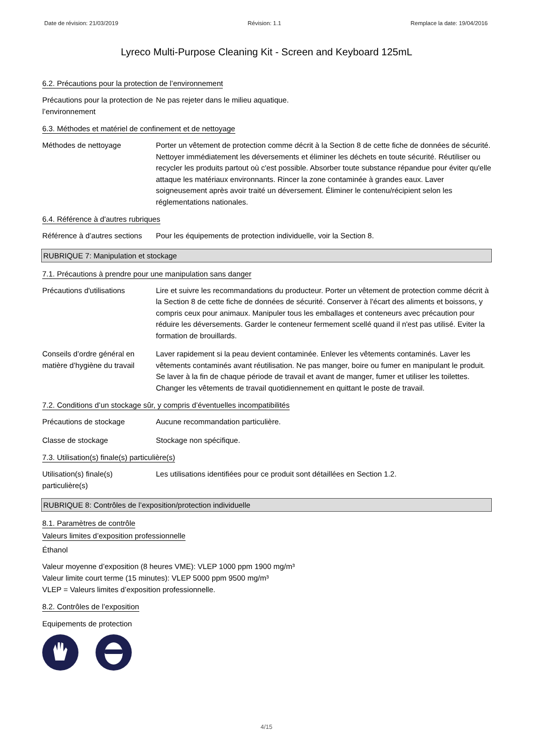Date de révision: 21/03/2019 Révision: 1.1 Remplace la date: 19/04/2016
Lyreco Multi-Purpose Cleaning Kit - Screen and Keyboard 125mL
6.2. Précautions pour la protection de l’environnement
Précautions pour la protection de l’environnement
Ne pas rejeter dans le milieu aquatique.
6.3. Méthodes et matériel de confinement et de nettoyage
Méthodes de nettoyage Porter un vêtement de protection comme décrit à la Section 8 de cette fiche de données de sécurité. Nettoyer immédiatement les déversements et éliminer les déchets en toute sécurité. Réutiliser ou recycler les produits partout où c'est possible. Absorber toute substance répandue pour éviter qu'elle attaque les matériaux environnants. Rincer la zone contaminée à grandes eaux. Laver soigneusement après avoir traité un déversement. Éliminer le contenu/récipient selon les réglementations nationales.
6.4. Référence à d'autres rubriques
Référence à d’autres sections
Pour les équipements de protection individuelle, voir la Section 8.
RUBRIQUE 7: Manipulation et stockage
7.1. Précautions à prendre pour une manipulation sans danger
Précautions d'utilisations
Lire et suivre les recommandations du producteur. Porter un vêtement de protection comme décrit à la Section 8 de cette fiche de données de sécurité. Conserver à l'écart des aliments et boissons, y compris ceux pour animaux. Manipuler tous les emballages et conteneurs avec précaution pour réduire les déversements. Garder le conteneur fermement scellé quand il n'est pas utilisé. Eviter la formation de brouillards.
Conseils d’ordre général en matière d’hygiène du travail
Laver rapidement si la peau devient contaminée. Enlever les vêtements contaminés. Laver les vêtements contaminés avant réutilisation. Ne pas manger, boire ou fumer en manipulant le produit. Se laver à la fin de chaque période de travail et avant de manger, fumer et utiliser les toilettes. Changer les vêtements de travail quotidiennement en quittant le poste de travail.
7.2. Conditions d’un stockage sûr, y compris d’éventuelles incompatibilités
Précautions de stockage Aucune recommandation particulière.
Classe de stockage Stockage non spécifique.
7.3. Utilisation(s) finale(s) particulière(s)
Utilisation(s) finale(s) particulière(s)
Les utilisations identifiées pour ce produit sont détaillées en Section 1.2.
RUBRIQUE 8: Contrôles de l’exposition/protection individuelle
8.1. Paramètres de contrôle
Valeurs limites d’exposition professionnelle
Éthanol
Valeur moyenne d’exposition (8 heures VME): VLEP 1000 ppm 1900 mg/m³
Valeur limite court terme (15 minutes): VLEP 5000 ppm 9500 mg/m³
VLEP = Valeurs limites d’exposition professionnelle.
8.2. Contrôles de l’exposition
Equipements de protection
4/15